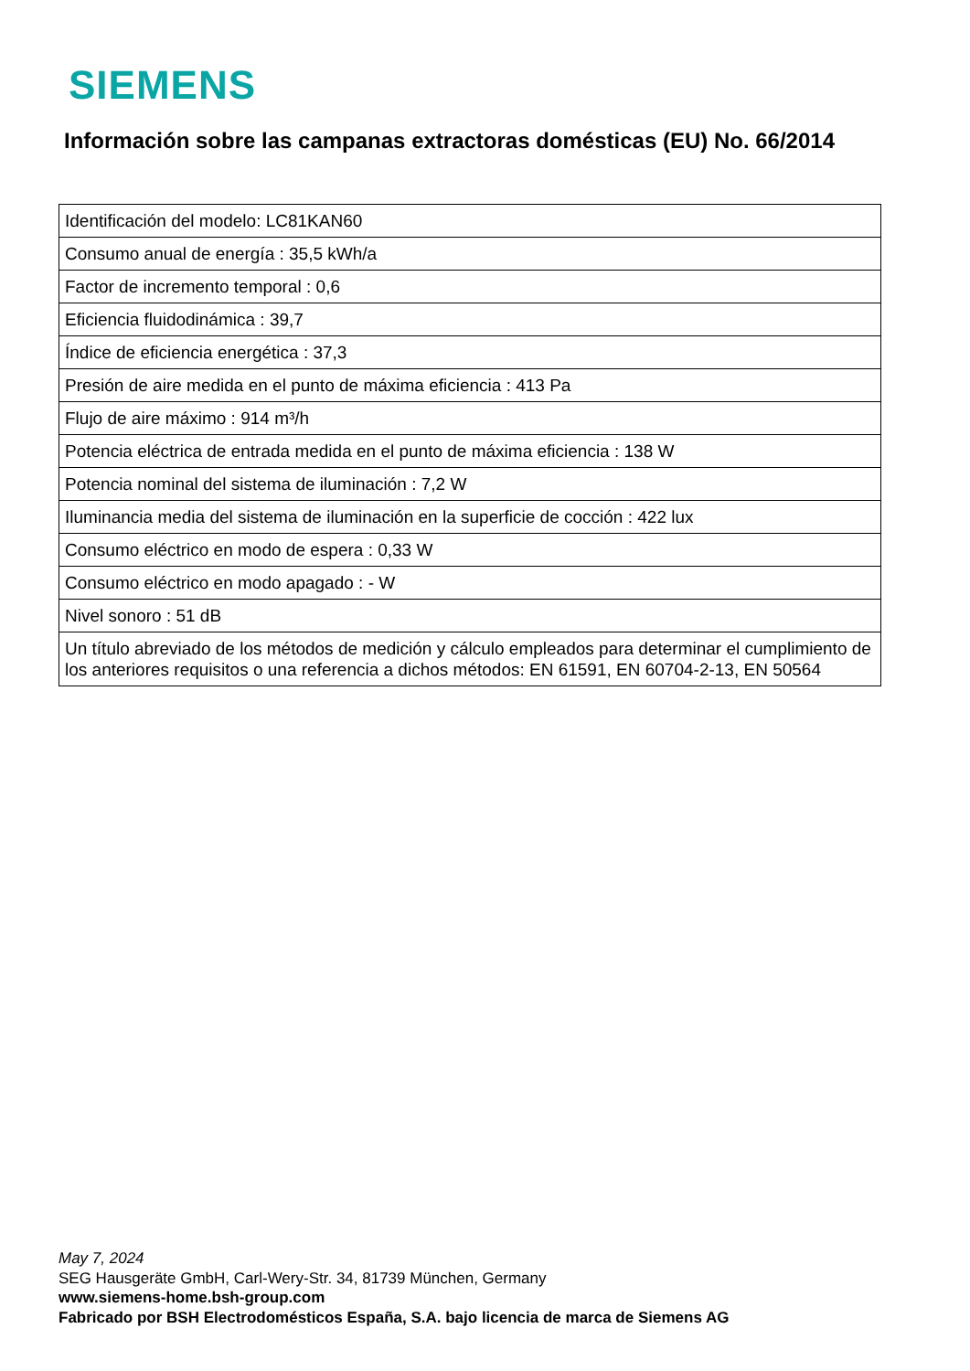SIEMENS
Información sobre las campanas extractoras domésticas (EU) No. 66/2014
| Identificación del modelo: LC81KAN60 |
| Consumo anual de energía : 35,5 kWh/a |
| Factor de incremento temporal : 0,6 |
| Eficiencia fluidodinámica : 39,7 |
| Índice de eficiencia energética : 37,3 |
| Presión de aire medida en el punto de máxima eficiencia : 413 Pa |
| Flujo de aire máximo : 914 m³/h |
| Potencia eléctrica de entrada medida en el punto de máxima eficiencia : 138 W |
| Potencia nominal del sistema de iluminación : 7,2 W |
| Iluminancia media del sistema de iluminación en la superficie de cocción : 422 lux |
| Consumo eléctrico en modo de espera : 0,33 W |
| Consumo eléctrico en modo apagado : - W |
| Nivel sonoro : 51 dB |
| Un título abreviado de los métodos de medición y cálculo empleados para determinar el cumplimiento de los anteriores requisitos o una referencia a dichos métodos: EN 61591, EN 60704-2-13, EN 50564 |
May 7, 2024
SEG Hausgeräte GmbH, Carl-Wery-Str. 34, 81739 München, Germany
www.siemens-home.bsh-group.com
Fabricado por BSH Electrodomésticos España, S.A. bajo licencia de marca de Siemens AG